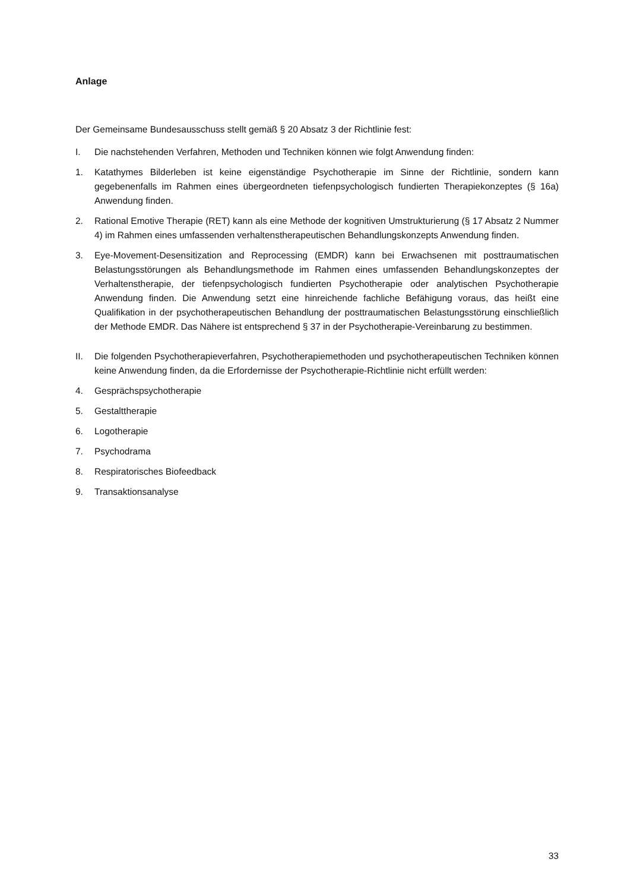Anlage
Der Gemeinsame Bundesausschuss stellt gemäß § 20 Absatz 3 der Richtlinie fest:
I. Die nachstehenden Verfahren, Methoden und Techniken können wie folgt Anwendung finden:
1. Katathymes Bilderleben ist keine eigenständige Psychotherapie im Sinne der Richtlinie, sondern kann gegebenenfalls im Rahmen eines übergeordneten tiefenpsychologisch fundierten Therapiekonzeptes (§ 16a) Anwendung finden.
2. Rational Emotive Therapie (RET) kann als eine Methode der kognitiven Umstrukturierung (§ 17 Absatz 2 Nummer 4) im Rahmen eines umfassenden verhaltenstherapeutischen Behandlungskonzepts Anwendung finden.
3. Eye-Movement-Desensitization and Reprocessing (EMDR) kann bei Erwachsenen mit posttraumatischen Belastungsstörungen als Behandlungsmethode im Rahmen eines umfassenden Behandlungskonzeptes der Verhaltenstherapie, der tiefenpsychologisch fundierten Psychotherapie oder analytischen Psychotherapie Anwendung finden. Die Anwendung setzt eine hinreichende fachliche Befähigung voraus, das heißt eine Qualifikation in der psychotherapeutischen Behandlung der posttraumatischen Belastungsstörung einschließlich der Methode EMDR. Das Nähere ist entsprechend § 37 in der Psychotherapie-Vereinbarung zu bestimmen.
II. Die folgenden Psychotherapieverfahren, Psychotherapiemethoden und psychotherapeutischen Techniken können keine Anwendung finden, da die Erfordernisse der Psychotherapie-Richtlinie nicht erfüllt werden:
4. Gesprächspsychotherapie
5. Gestalttherapie
6. Logotherapie
7. Psychodrama
8. Respiratorisches Biofeedback
9. Transaktionsanalyse
33